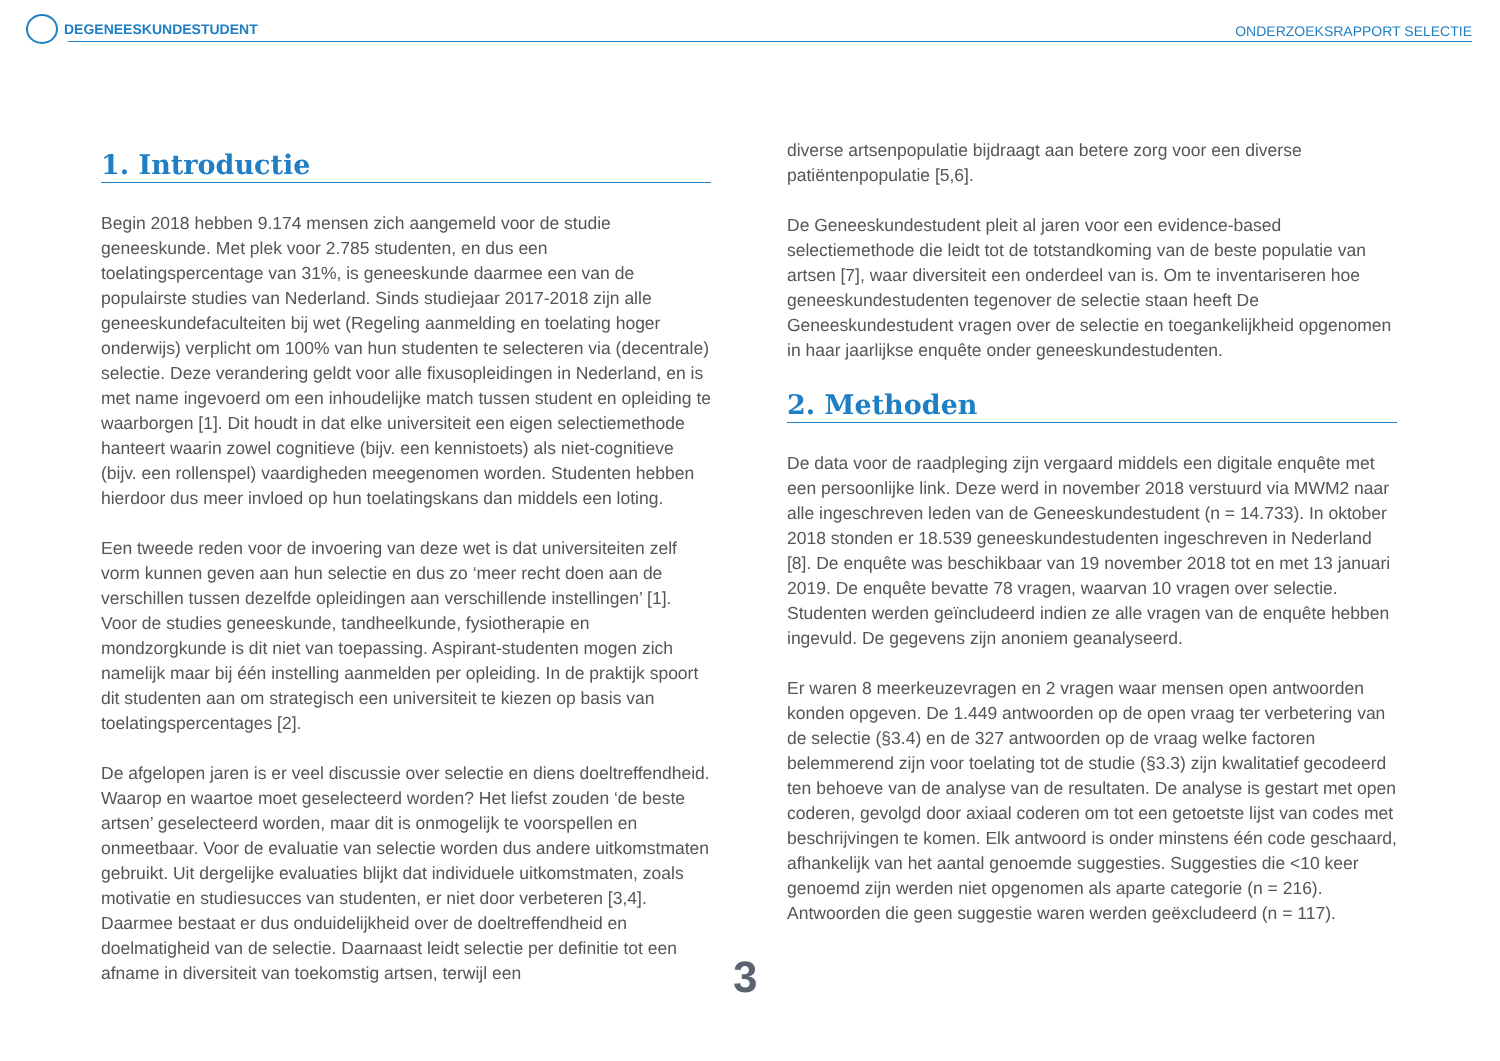DEGENEESKUNDESTUDENT
ONDERZOEKSRAPPORT SELECTIE
1. Introductie
Begin 2018 hebben 9.174 mensen zich aangemeld voor de studie geneeskunde. Met plek voor 2.785 studenten, en dus een toelatingspercentage van 31%, is geneeskunde daarmee een van de populairste studies van Nederland. Sinds studiejaar 2017-2018 zijn alle geneeskundefaculteiten bij wet (Regeling aanmelding en toelating hoger onderwijs) verplicht om 100% van hun studenten te selecteren via (decentrale) selectie. Deze verandering geldt voor alle fixusopleidingen in Nederland, en is met name ingevoerd om een inhoudelijke match tussen student en opleiding te waarborgen [1]. Dit houdt in dat elke universiteit een eigen selectiemethode hanteert waarin zowel cognitieve (bijv. een kennistoets) als niet-cognitieve (bijv. een rollenspel) vaardigheden meegenomen worden. Studenten hebben hierdoor dus meer invloed op hun toelatingskans dan middels een loting.
Een tweede reden voor de invoering van deze wet is dat universiteiten zelf vorm kunnen geven aan hun selectie en dus zo ‘meer recht doen aan de verschillen tussen dezelfde opleidingen aan verschillende instellingen’ [1]. Voor de studies geneeskunde, tandheelkunde, fysiotherapie en mondzorgkunde is dit niet van toepassing. Aspirant-studenten mogen zich namelijk maar bij één instelling aanmelden per opleiding. In de praktijk spoort dit studenten aan om strategisch een universiteit te kiezen op basis van toelatingspercentages [2].
De afgelopen jaren is er veel discussie over selectie en diens doeltreffendheid. Waarop en waartoe moet geselecteerd worden? Het liefst zouden ‘de beste artsen’ geselecteerd worden, maar dit is onmogelijk te voorspellen en onmeetbaar. Voor de evaluatie van selectie worden dus andere uitkomstmaten gebruikt. Uit dergelijke evaluaties blijkt dat individuele uitkomstmaten, zoals motivatie en studiesucces van studenten, er niet door verbeteren [3,4]. Daarmee bestaat er dus onduidelijkheid over de doeltreffendheid en doelmatigheid van de selectie. Daarnaast leidt selectie per definitie tot een afname in diversiteit van toekomstig artsen, terwijl een
diverse artsenpopulatie bijdraagt aan betere zorg voor een diverse patiëntenpopulatie [5,6].
De Geneeskundestudent pleit al jaren voor een evidence-based selectiemethode die leidt tot de totstandkoming van de beste populatie van artsen [7], waar diversiteit een onderdeel van is. Om te inventariseren hoe geneeskundestudenten tegenover de selectie staan heeft De Geneeskundestudent vragen over de selectie en toegankelijkheid opgenomen in haar jaarlijkse enquête onder geneeskundestudenten.
2. Methoden
De data voor de raadpleging zijn vergaard middels een digitale enquête met een persoonlijke link. Deze werd in november 2018 verstuurd via MWM2 naar alle ingeschreven leden van de Geneeskundestudent (n = 14.733). In oktober 2018 stonden er 18.539 geneeskundestudenten ingeschreven in Nederland [8]. De enquête was beschikbaar van 19 november 2018 tot en met 13 januari 2019. De enquête bevatte 78 vragen, waarvan 10 vragen over selectie. Studenten werden geïncludeerd indien ze alle vragen van de enquête hebben ingevuld. De gegevens zijn anoniem geanalyseerd.
Er waren 8 meerkeuzevragen en 2 vragen waar mensen open antwoorden konden opgeven. De 1.449 antwoorden op de open vraag ter verbetering van de selectie (§3.4) en de 327 antwoorden op de vraag welke factoren belemmerend zijn voor toelating tot de studie (§3.3) zijn kwalitatief gecodeerd ten behoeve van de analyse van de resultaten. De analyse is gestart met open coderen, gevolgd door axiaal coderen om tot een getoetste lijst van codes met beschrijvingen te komen. Elk antwoord is onder minstens één code geschaard, afhankelijk van het aantal genoemde suggesties. Suggesties die <10 keer genoemd zijn werden niet opgenomen als aparte categorie (n = 216). Antwoorden die geen suggestie waren werden geëxcludeerd (n = 117).
3